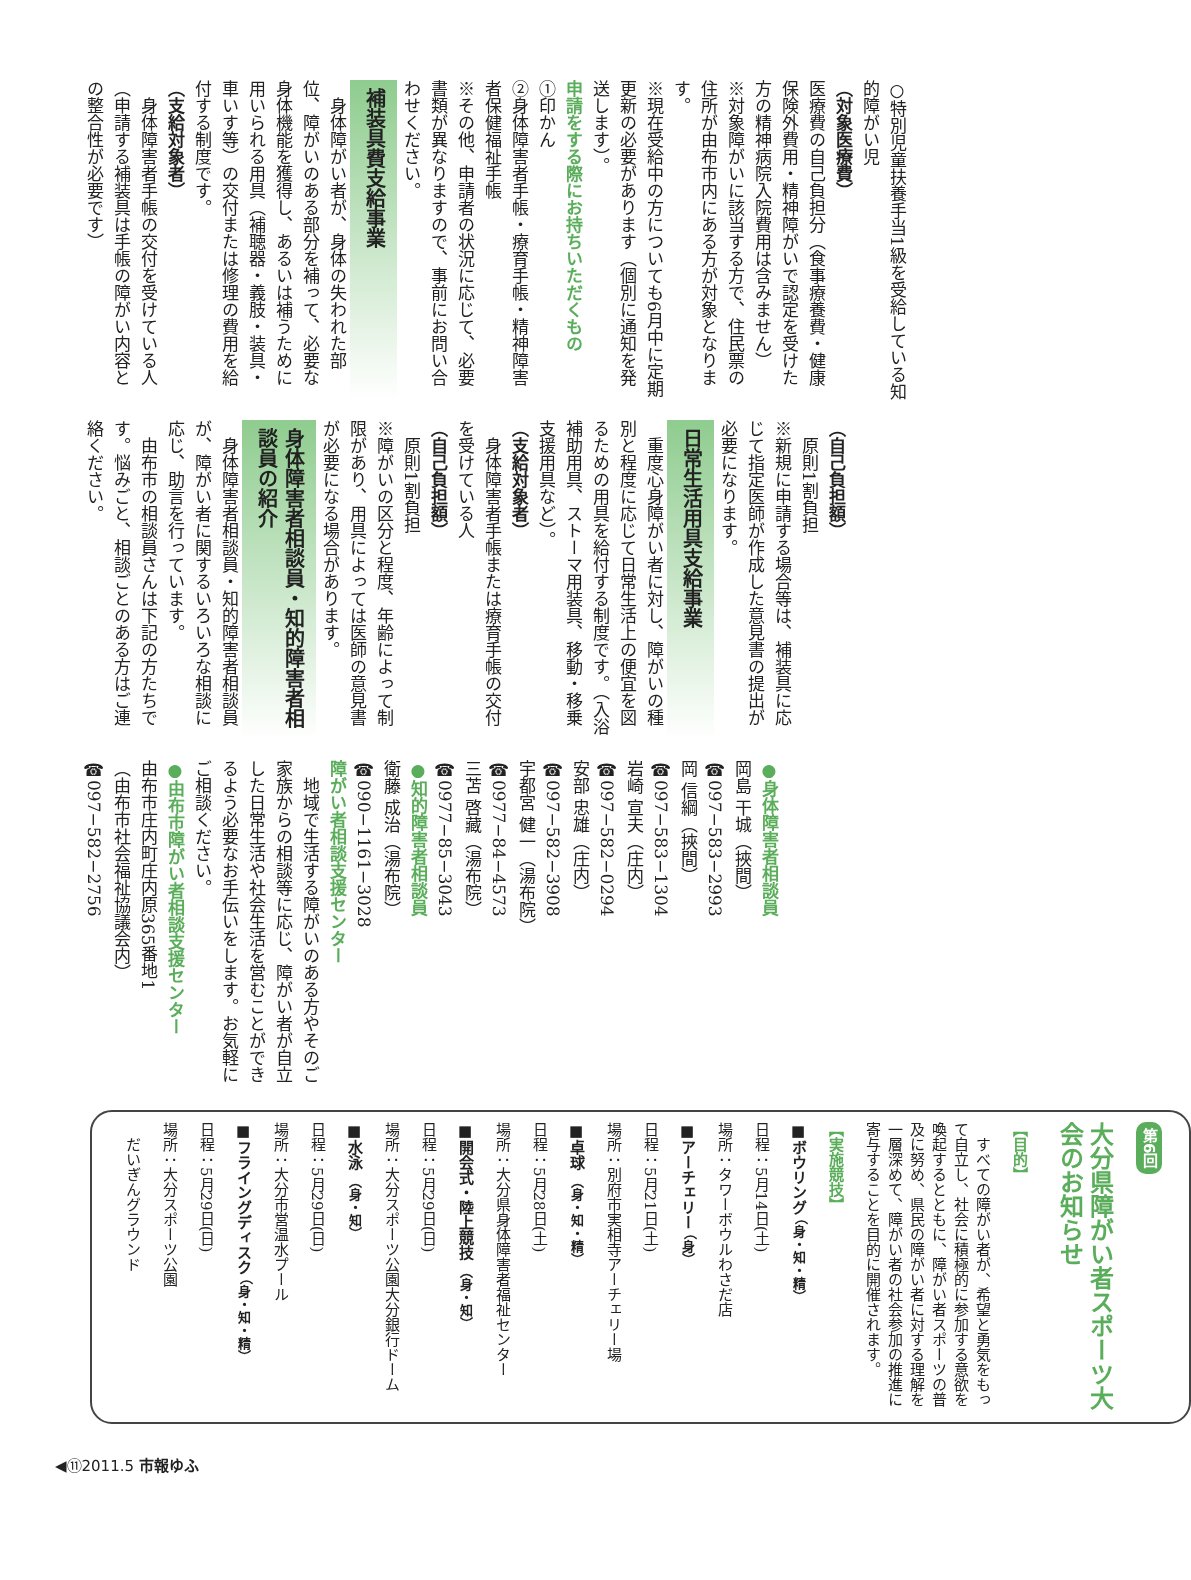○特別児童扶養手当1級を受給している知的障がい児
（対象医療費）
医療費の自己負担分（食事療養費・健康保険外費用・精神障がいで認定を受けた方の精神病院入院費用は含みません）
※対象障がいに該当する方で、住民票の住所が由布市内にある方が対象となります。
※現在受給中の方についても6月中に定期更新の必要があります（個別に通知を発送します）。
申請をする際にお持ちいただくもの
①印かん
②身体障害者手帳・療育手帳・精神障害者保健福祉手帳
※その他、申請者の状況に応じて、必要書類が異なりますので、事前にお問い合わせください。
補装具費支給事業
　身体障がい者が、身体の失われた部位、障がいのある部分を補って、必要な身体機能を獲得し、あるいは補うために用いられる用具（補聴器・義肢・装具・車いす等）の交付または修理の費用を給付する制度です。
（支給対象者）
　身体障害者手帳の交付を受けている人（申請する補装具は手帳の障がい内容との整合性が必要です）
（自己負担額）
　原則1割負担
※新規に申請する場合等は、補装具に応じて指定医師が作成した意見書の提出が必要になります。
日常生活用具支給事業
　重度心身障がい者に対し、障がいの種別と程度に応じて日常生活上の便宜を図るための用具を給付する制度です。（入浴補助用具、ストーマ用装具、移動・移乗支援用具など）。
（支給対象者）
　身体障害者手帳または療育手帳の交付を受けている人
（自己負担額）
　原則1割負担
※障がいの区分と程度、年齢によって制限があり、用具によっては医師の意見書が必要になる場合があります。
身体障害者相談員・知的障害者相談員の紹介
　身体障害者相談員・知的障害者相談員が、障がい者に関するいろいろな相談に応じ、助言を行っています。
　由布市の相談員さんは下記の方たちです。悩みごと、相談ごとのある方はご連絡ください。
●身体障害者相談員
岡島 干城（挾間）
☎097−583−2993
岡 信綱（挾間）
☎097−583−1304
岩崎 宣夫（庄内）
☎097−582−0294
安部 忠雄（庄内）
☎097−582−3908
宇都宮 健一（湯布院）
☎0977−84−4573
三苫 啓藏（湯布院）
☎0977−85−3043
●知的障害者相談員
衛藤 成治（湯布院）
☎090−1161−3028
障がい者相談支援センター
　地域で生活する障がいのある方やそのご家族からの相談等に応じ、障がい者が自立した日常生活や社会生活を営むことができるよう必要なお手伝いをします。お気軽にご相談ください。
●由布市障がい者相談支援センター
由布市庄内町庄内原365番地1
（由布市社会福祉協議会内）
☎097−582−2756
第6回
大分県障がい者スポーツ大会のお知らせ
【目的】
　すべての障がい者が、希望と勇気をもって自立し、社会に積極的に参加する意欲を喚起するとともに、障がい者スポーツの普及に努め、県民の障がい者に対する理解を一層深めて、障がい者の社会参加の推進に寄与することを目的に開催されます。
【実施競技】
■ボウリング （身・知・精）
日程：5月14日(土)
場所：タワーボウルわさだ店
■アーチェリー （身）
日程：5月21日(土)
場所：別府市実相寺アーチェリー場
■卓球 （身・知・精）
日程：5月28日(土)
場所：大分県身体障害者福祉センター
■開会式・陸上競技 （身・知）
日程：5月29日(日)
場所：大分スポーツ公園大分銀行ドーム
■水泳 （身・知）
日程：5月29日(日)
場所：大分市営温水プール
■フライングディスク （身・知・精）
日程：5月29日(日)
場所：大分スポーツ公園
　だいぎんグラウンド
◀⑪2011.5 市報ゆふ